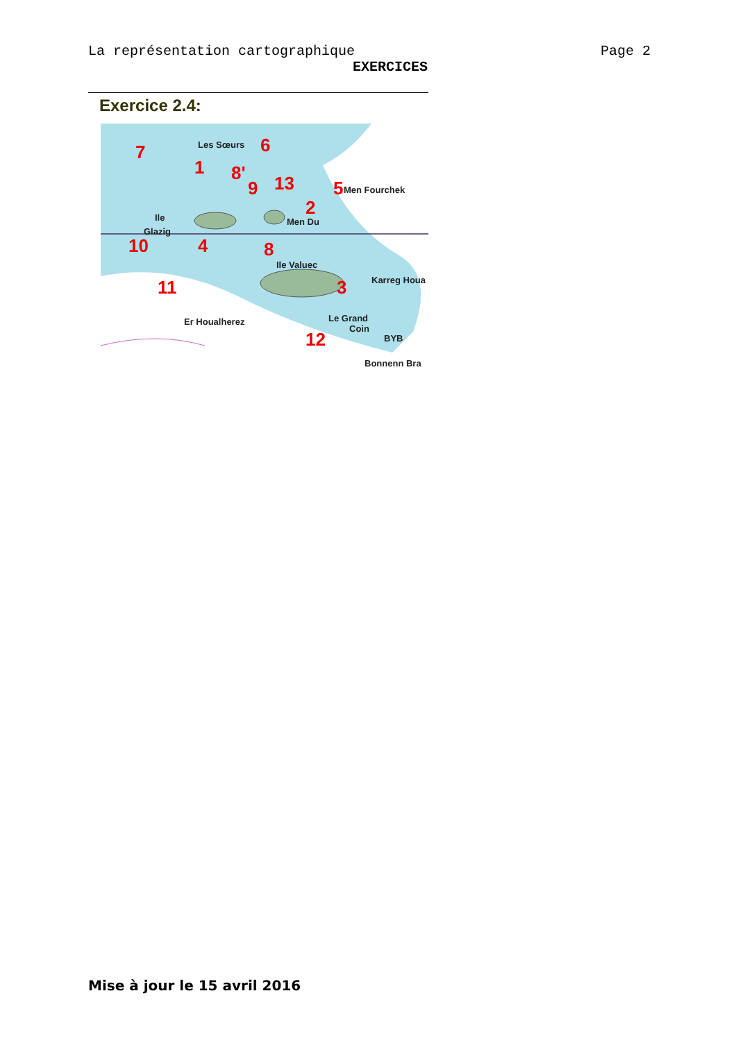La représentation cartographique Page 2
EXERCICES
Exercice 2.4:
Les Sœurs
Ile
Glazig
Men Du
Ile Valuec
Men Fourchek
Karreg Houa
Le Grand
Coin
Er Houalherez
Bonnenn Bra
BYB
7
1
8'
9
6
13
5
2
10
4
8
11
3
12
Mise à jour le 15 avril 2016